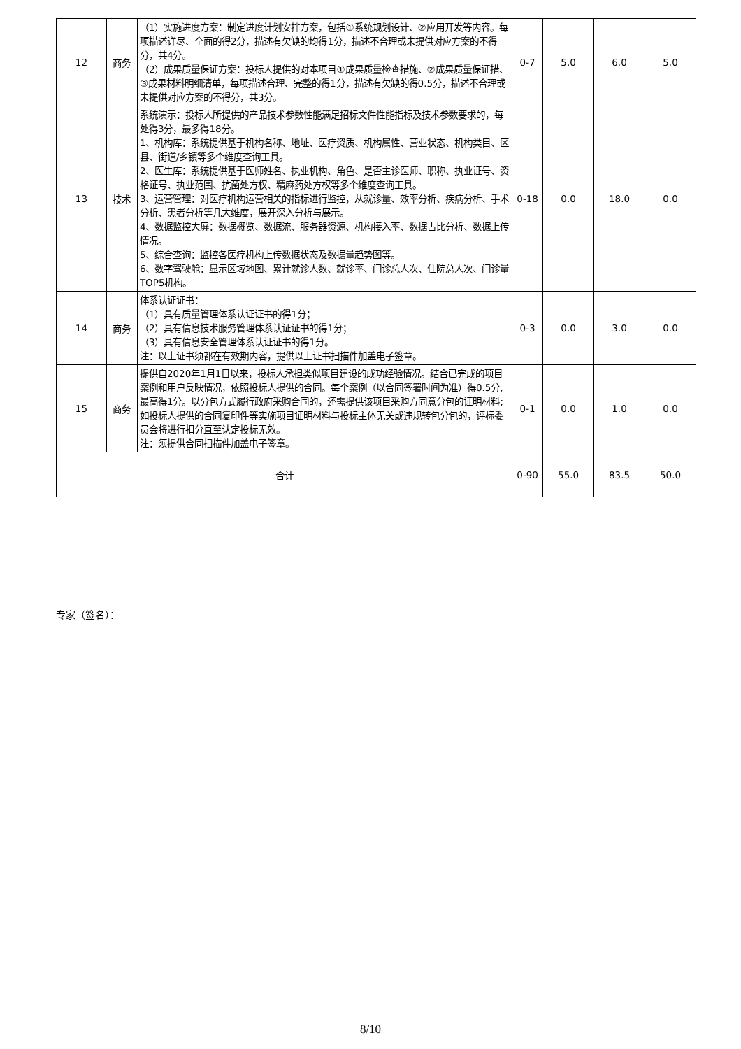| 12 | 商务 | （1）实施进度方案：制定进度计划安排方案，包括①系统规划设计、②应用开发等内容。每项描述详尽、全面的得2分，描述有欠缺的均得1分，描述不合理或未提供对应方案的不得分，共4分。 （2）成果质量保证方案：投标人提供的对本项目①成果质量检查措施、②成果质量保证措、③成果材料明细清单，每项描述合理、完整的得1分，描述有欠缺的得0.5分，描述不合理或未提供对应方案的不得分，共3分。 | 0-7 | 5.0 | 6.0 | 5.0 |
| 13 | 技术 | 系统演示：投标人所提供的产品技术参数性能满足招标文件性能指标及技术参数要求的，每处得3分，最多得18分。 1、机构库：系统提供基于机构名称、地址、医疗资质、机构属性、营业状态、机构类目、区县、街道/乡镇等多个维度查询工具。 2、医生库：系统提供基于医师姓名、执业机构、角色、是否主诊医师、职称、执业证号、资格证号、执业范围、抗菌处方权、精麻药处方权等多个维度查询工具。 3、运营管理：对医疗机构运营相关的指标进行监控，从就诊量、效率分析、疾病分析、手术分析、患者分析等几大维度，展开深入分析与展示。 4、数据监控大屏：数据概览、数据流、服务器资源、机构接入率、数据占比分析、数据上传情况。 5、综合查询：监控各医疗机构上传数据状态及数据量趋势图等。 6、数字驾驶舱：显示区域地图、累计就诊人数、就诊率、门诊总人次、住院总人次、门诊量TOP5机构。 | 0-18 | 0.0 | 18.0 | 0.0 |
| 14 | 商务 | 体系认证证书： （1）具有质量管理体系认证证书的得1分； （2）具有信息技术服务管理体系认证证书的得1分； （3）具有信息安全管理体系认证证书的得1分。 注：以上证书须都在有效期内容，提供以上证书扫描件加盖电子签章。 | 0-3 | 0.0 | 3.0 | 0.0 |
| 15 | 商务 | 提供自2020年1月1日以来，投标人承担类似项目建设的成功经验情况。结合已完成的项目案例和用户反映情况，依照投标人提供的合同。每个案例（以合同签署时间为准）得0.5分,最高得1分。以分包方式履行政府采购合同的，还需提供该项目采购方同意分包的证明材料;如投标人提供的合同复印件等实施项目证明材料与投标主体无关或违规转包分包的，评标委员会将进行扣分直至认定投标无效。 注：须提供合同扫描件加盖电子签章。 | 0-1 | 0.0 | 1.0 | 0.0 |
| 合计 | | | 0-90 | 55.0 | 83.5 | 50.0 |
专家（签名）：
8/10